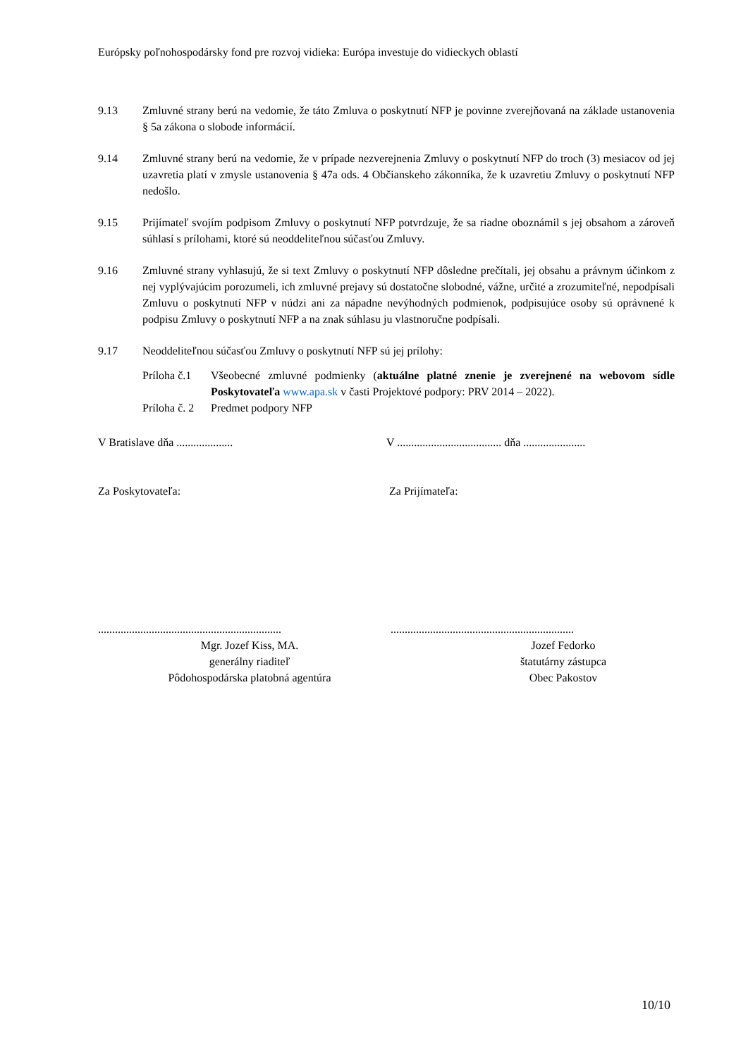Európsky poľnohospodársky fond pre rozvoj vidieka: Európa investuje do vidieckych oblastí
9.13 Zmluvné strany berú na vedomie, že táto Zmluva o poskytnutí NFP je povinne zverejňovaná na základe ustanovenia § 5a zákona o slobode informácií.
9.14 Zmluvné strany berú na vedomie, že v prípade nezverejnenia Zmluvy o poskytnutí NFP do troch (3) mesiacov od jej uzavretia platí v zmysle ustanovenia § 47a ods. 4 Občianskeho zákonníka, že k uzavretiu Zmluvy o poskytnutí NFP nedošlo.
9.15 Prijímateľ svojím podpisom Zmluvy o poskytnutí NFP potvrdzuje, že sa riadne oboznámil s jej obsahom a zároveň súhlasí s prílohami, ktoré sú neoddeliteľnou súčasťou Zmluvy.
9.16 Zmluvné strany vyhlasujú, že si text Zmluvy o poskytnutí NFP dôsledne prečítali, jej obsahu a právnym účinkom z nej vyplývajúcim porozumeli, ich zmluvné prejavy sú dostatočne slobodné, vážne, určité a zrozumiteľné, nepodpísali Zmluvu o poskytnutí NFP v núdzi ani za nápadne nevýhodných podmienok, podpisujúce osoby sú oprávnené k podpisu Zmluvy o poskytnutí NFP a na znak súhlasu ju vlastnoručne podpísali.
9.17 Neoddeliteľnou súčasťou Zmluvy o poskytnutí NFP sú jej prílohy:
Príloha č.1
Všeobecné zmluvné podmienky (aktuálne platné znenie je zverejnené na webovom sídle Poskytovateľa www.apa.sk v časti Projektové podpory: PRV 2014 – 2022).
Príloha č. 2
Predmet podpory NFP
V Bratislave dňa .................... V ..................................... dňa ......................
Za Poskytovateľa: Za Prijímateľa:
.................................................................
.................................................................
Mgr. Jozef Kiss, MA.
generálny riaditeľ
Pôdohospodárska platobná agentúra
Jozef Fedorko
štatutárny zástupca
Obec Pakostov
10/10